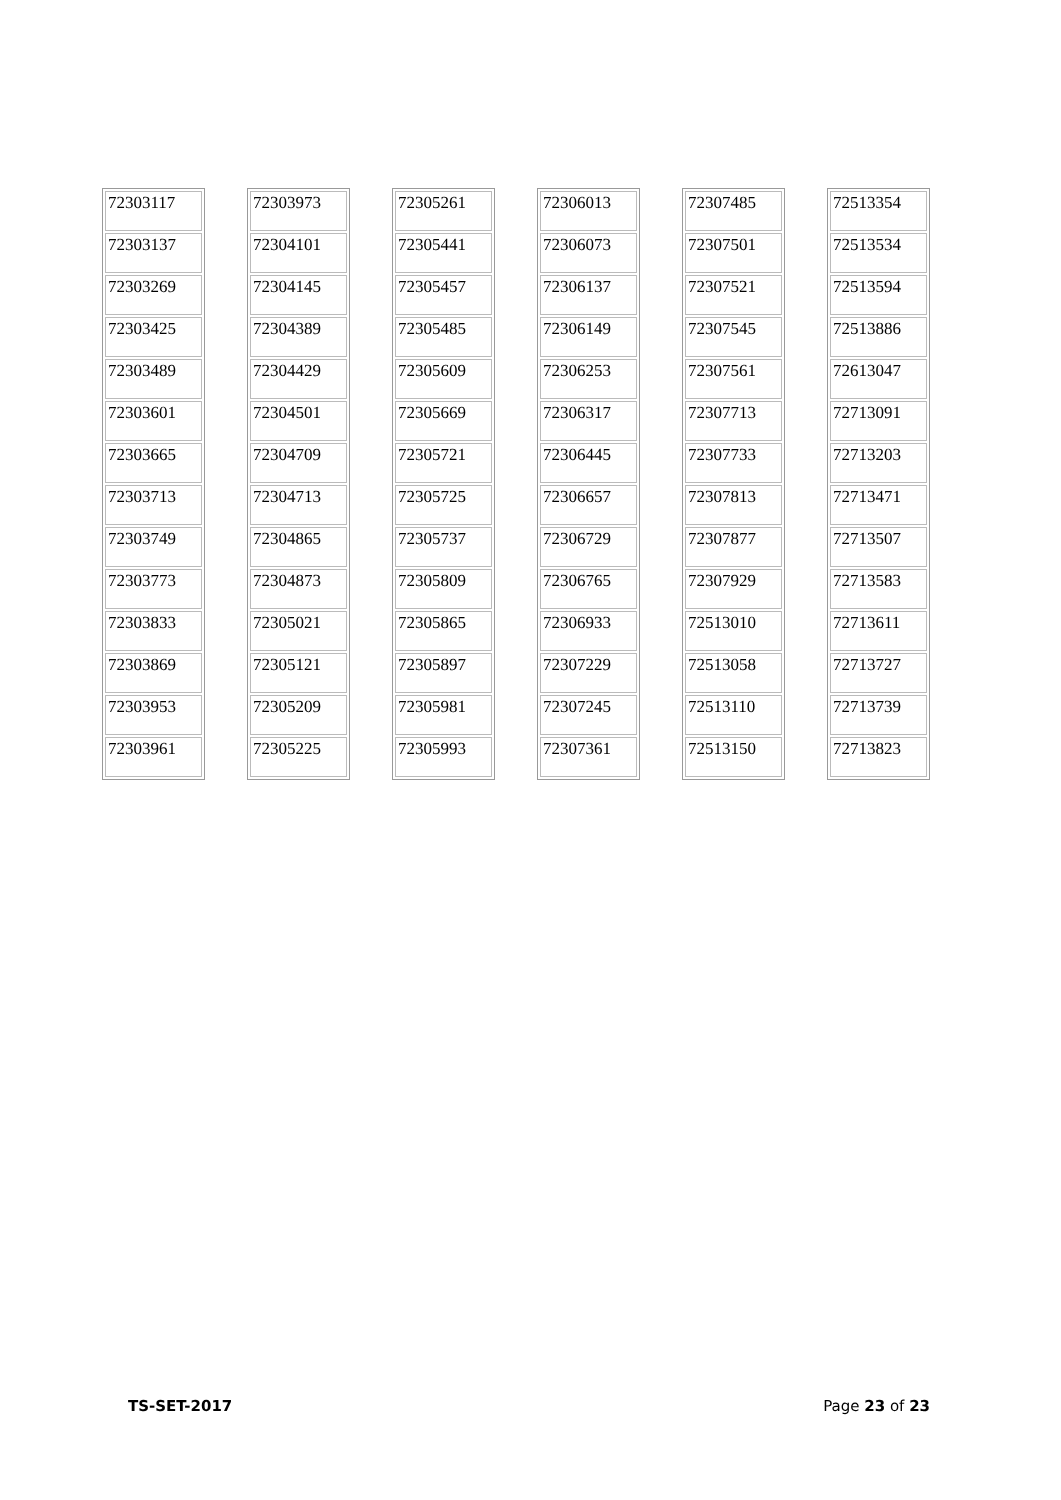| 72303117 |
| 72303137 |
| 72303269 |
| 72303425 |
| 72303489 |
| 72303601 |
| 72303665 |
| 72303713 |
| 72303749 |
| 72303773 |
| 72303833 |
| 72303869 |
| 72303953 |
| 72303961 |
| 72303973 |
| 72304101 |
| 72304145 |
| 72304389 |
| 72304429 |
| 72304501 |
| 72304709 |
| 72304713 |
| 72304865 |
| 72304873 |
| 72305021 |
| 72305121 |
| 72305209 |
| 72305225 |
| 72305261 |
| 72305441 |
| 72305457 |
| 72305485 |
| 72305609 |
| 72305669 |
| 72305721 |
| 72305725 |
| 72305737 |
| 72305809 |
| 72305865 |
| 72305897 |
| 72305981 |
| 72305993 |
| 72306013 |
| 72306073 |
| 72306137 |
| 72306149 |
| 72306253 |
| 72306317 |
| 72306445 |
| 72306657 |
| 72306729 |
| 72306765 |
| 72306933 |
| 72307229 |
| 72307245 |
| 72307361 |
| 72307485 |
| 72307501 |
| 72307521 |
| 72307545 |
| 72307561 |
| 72307713 |
| 72307733 |
| 72307813 |
| 72307877 |
| 72307929 |
| 72513010 |
| 72513058 |
| 72513110 |
| 72513150 |
| 72513354 |
| 72513534 |
| 72513594 |
| 72513886 |
| 72613047 |
| 72713091 |
| 72713203 |
| 72713471 |
| 72713507 |
| 72713583 |
| 72713611 |
| 72713727 |
| 72713739 |
| 72713823 |
TS-SET-2017 Page 23 of 23